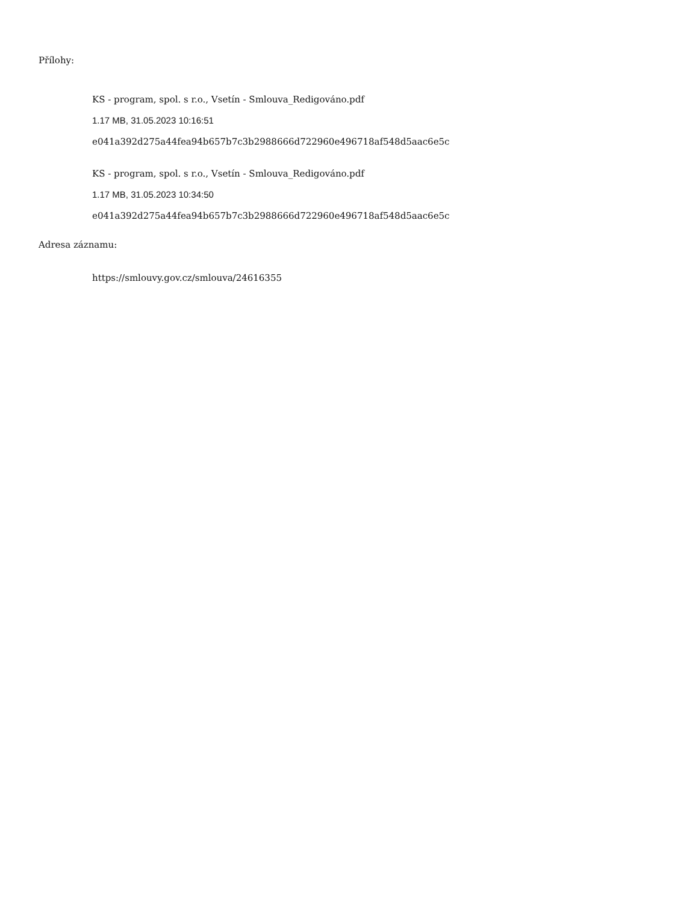Přílohy:
KS - program, spol. s r.o., Vsetín - Smlouva_Redigováno.pdf
1.17 MB, 31.05.2023 10:16:51
e041a392d275a44fea94b657b7c3b2988666d722960e496718af548d5aac6e5c
KS - program, spol. s r.o., Vsetín - Smlouva_Redigováno.pdf
1.17 MB, 31.05.2023 10:34:50
e041a392d275a44fea94b657b7c3b2988666d722960e496718af548d5aac6e5c
Adresa záznamu:
https://smlouvy.gov.cz/smlouva/24616355